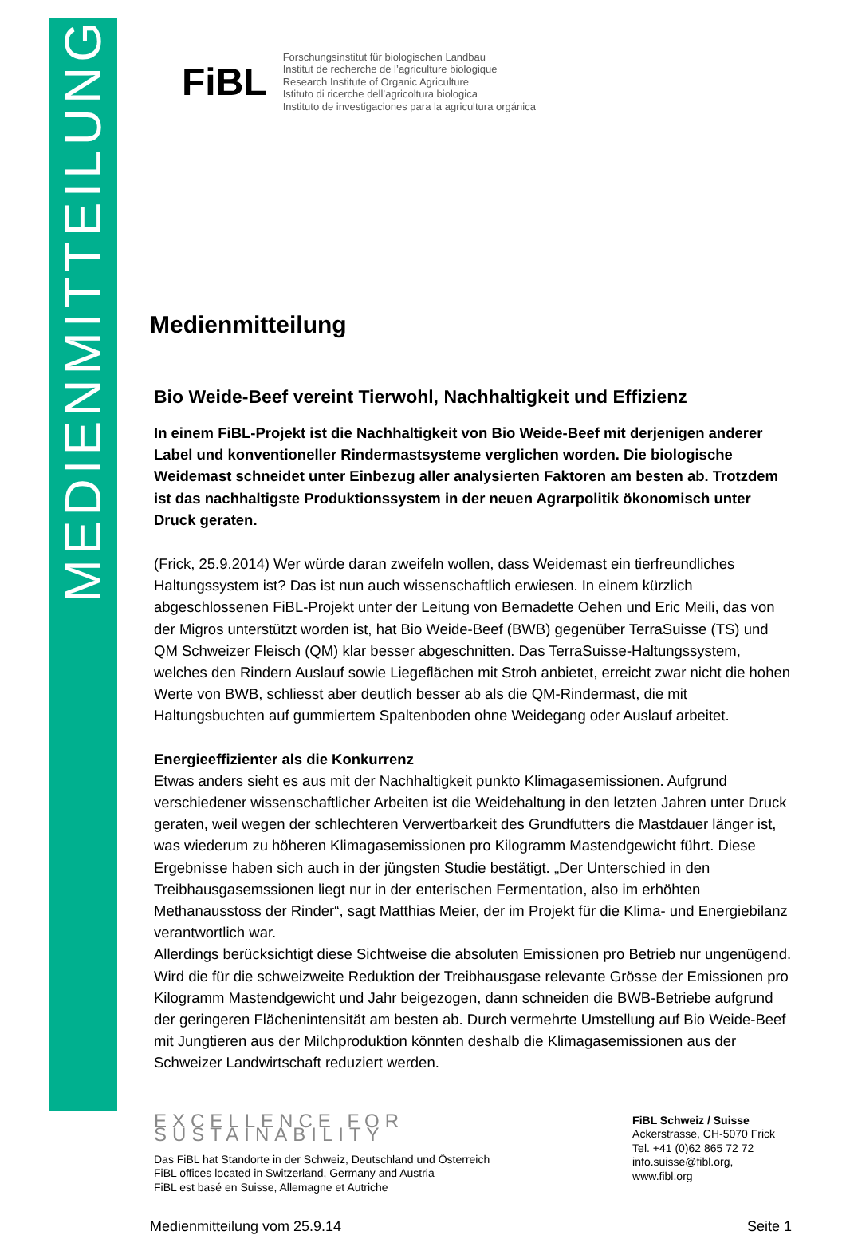MEDIENMITTEILUNG
FiBL
Forschungsinstitut für biologischen Landbau
Institut de recherche de l’agriculture biologique
Research Institute of Organic Agriculture
Istituto di ricerche dell’agricoltura biologica
Instituto de investigaciones para la agricultura orgánica
Medienmitteilung
Bio Weide-Beef vereint Tierwohl, Nachhaltigkeit und Effizienz
In einem FiBL-Projekt ist die Nachhaltigkeit von Bio Weide-Beef mit derjenigen anderer Label und konventioneller Rindermastsysteme verglichen worden. Die biologische Weidemast schneidet unter Einbezug aller analysierten Faktoren am besten ab. Trotzdem ist das nachhaltigste Produktionssystem in der neuen Agrarpolitik ökonomisch unter Druck geraten.
(Frick, 25.9.2014) Wer würde daran zweifeln wollen, dass Weidemast ein tierfreundliches Haltungssystem ist? Das ist nun auch wissenschaftlich erwiesen. In einem kürzlich abgeschlossenen FiBL-Projekt unter der Leitung von Bernadette Oehen und Eric Meili, das von der Migros unterstützt worden ist, hat Bio Weide-Beef (BWB) gegenüber TerraSuisse (TS) und QM Schweizer Fleisch (QM) klar besser abgeschnitten. Das TerraSuisse-Haltungssystem, welches den Rindern Auslauf sowie Liegeflächen mit Stroh anbietet, erreicht zwar nicht die hohen Werte von BWB, schliesst aber deutlich besser ab als die QM-Rindermast, die mit Haltungsbuchten auf gummiertem Spaltenboden ohne Weidegang oder Auslauf arbeitet.
Energieeffizienter als die Konkurrenz
Etwas anders sieht es aus mit der Nachhaltigkeit punkto Klimagasemissionen. Aufgrund verschiedener wissenschaftlicher Arbeiten ist die Weidehaltung in den letzten Jahren unter Druck geraten, weil wegen der schlechteren Verwertbarkeit des Grundfutters die Mastdauer länger ist, was wiederum zu höheren Klimagasemissionen pro Kilogramm Mastendgewicht führt. Diese Ergebnisse haben sich auch in der jüngsten Studie bestätigt. „Der Unterschied in den Treibhausgasemssionen liegt nur in der enterischen Fermentation, also im erhöhten Methanausstoss der Rinder“, sagt Matthias Meier, der im Projekt für die Klima- und Energiebilanz verantwortlich war.
Allerdings berücksichtigt diese Sichtweise die absoluten Emissionen pro Betrieb nur ungenügend. Wird die für die schweizweite Reduktion der Treibhausgase relevante Grösse der Emissionen pro Kilogramm Mastendgewicht und Jahr beigezogen, dann schneiden die BWB-Betriebe aufgrund der geringeren Flächenintensität am besten ab. Durch vermehrte Umstellung auf Bio Weide-Beef mit Jungtieren aus der Milchproduktion könnten deshalb die Klimagasemissionen aus der Schweizer Landwirtschaft reduziert werden.
EXCELLENCE FOR SUSTAINABILITY
Das FiBL hat Standorte in der Schweiz, Deutschland und Österreich
FiBL offices located in Switzerland, Germany and Austria
FiBL est basé en Suisse, Allemagne et Autriche
FiBL Schweiz / Suisse
Ackerstrasse, CH-5070 Frick
Tel. +41 (0)62 865 72 72
info.suisse@fibl.org, www.fibl.org
Medienmitteilung vom 25.9.14 Seite 1